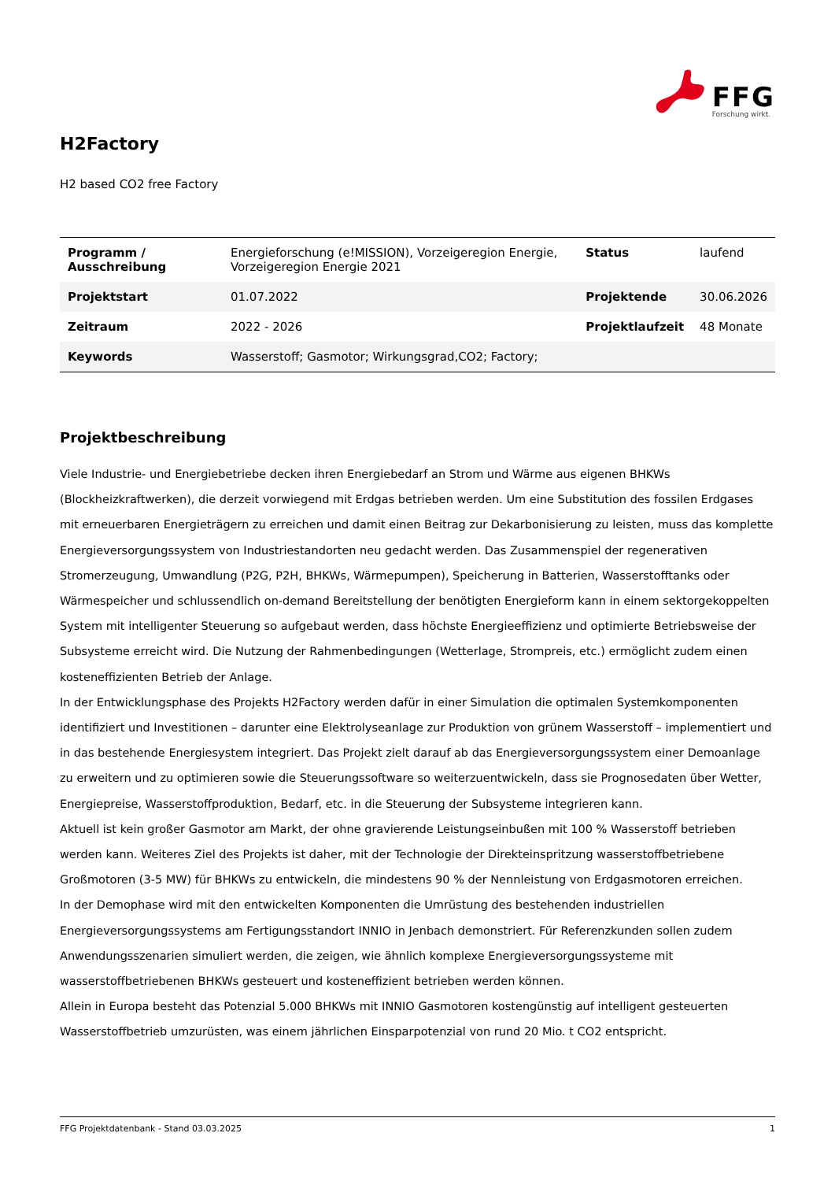FFG
Forschung wirkt.
H2Factory
H2 based CO2 free Factory
| Programm / Ausschreibung | Energieforschung (e!MISSION), Vorzeigeregion Energie, Vorzeigeregion Energie 2021 | Status | laufend |
| Projektstart | 01.07.2022 | Projektende | 30.06.2026 |
| Zeitraum | 2022 - 2026 | Projektlaufzeit | 48 Monate |
| Keywords | Wasserstoff; Gasmotor; Wirkungsgrad,CO2; Factory; | | |
Projektbeschreibung
Viele Industrie- und Energiebetriebe decken ihren Energiebedarf an Strom und Wärme aus eigenen BHKWs (Blockheizkraftwerken), die derzeit vorwiegend mit Erdgas betrieben werden. Um eine Substitution des fossilen Erdgases mit erneuerbaren Energieträgern zu erreichen und damit einen Beitrag zur Dekarbonisierung zu leisten, muss das komplette Energieversorgungssystem von Industriestandorten neu gedacht werden. Das Zusammenspiel der regenerativen Stromerzeugung, Umwandlung (P2G, P2H, BHKWs, Wärmepumpen), Speicherung in Batterien, Wasserstofftanks oder Wärmespeicher und schlussendlich on-demand Bereitstellung der benötigten Energieform kann in einem sektorgekoppelten System mit intelligenter Steuerung so aufgebaut werden, dass höchste Energieeffizienz und optimierte Betriebsweise der Subsysteme erreicht wird. Die Nutzung der Rahmenbedingungen (Wetterlage, Strompreis, etc.) ermöglicht zudem einen kosteneffizienten Betrieb der Anlage.
In der Entwicklungsphase des Projekts H2Factory werden dafür in einer Simulation die optimalen Systemkomponenten identifiziert und Investitionen – darunter eine Elektrolyseanlage zur Produktion von grünem Wasserstoff – implementiert und in das bestehende Energiesystem integriert. Das Projekt zielt darauf ab das Energieversorgungssystem einer Demoanlage zu erweitern und zu optimieren sowie die Steuerungssoftware so weiterzuentwickeln, dass sie Prognosedaten über Wetter, Energiepreise, Wasserstoffproduktion, Bedarf, etc. in die Steuerung der Subsysteme integrieren kann.
Aktuell ist kein großer Gasmotor am Markt, der ohne gravierende Leistungseinbußen mit 100 % Wasserstoff betrieben werden kann. Weiteres Ziel des Projekts ist daher, mit der Technologie der Direkteinspritzung wasserstoffbetriebene Großmotoren (3-5 MW) für BHKWs zu entwickeln, die mindestens 90 % der Nennleistung von Erdgasmotoren erreichen.
In der Demophase wird mit den entwickelten Komponenten die Umrüstung des bestehenden industriellen Energieversorgungssystems am Fertigungsstandort INNIO in Jenbach demonstriert. Für Referenzkunden sollen zudem Anwendungsszenarien simuliert werden, die zeigen, wie ähnlich komplexe Energieversorgungssysteme mit wasserstoffbetriebenen BHKWs gesteuert und kosteneffizient betrieben werden können.
Allein in Europa besteht das Potenzial 5.000 BHKWs mit INNIO Gasmotoren kostengünstig auf intelligent gesteuerten Wasserstoffbetrieb umzurüsten, was einem jährlichen Einsparpotenzial von rund 20 Mio. t CO2 entspricht.
FFG Projektdatenbank - Stand 03.03.2025 1